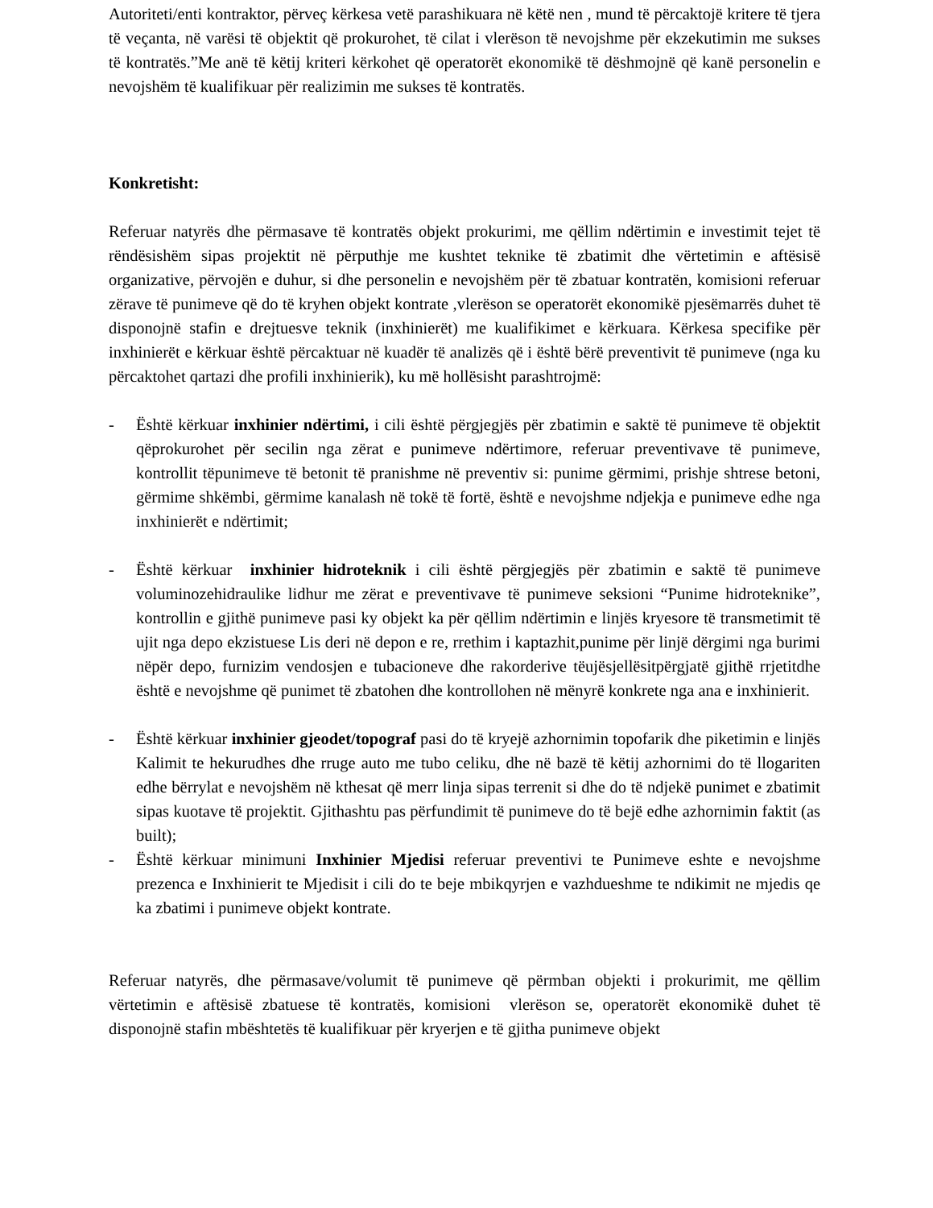Autoriteti/enti kontraktor, përveç kërkesa vetë parashikuara në këtë nen , mund të përcaktojë kritere të tjera të veçanta, në varësi të objektit që prokurohet, të cilat i vlerëson të nevojshme për ekzekutimin me sukses të kontratës.”Me anë të këtij kriteri kërkohet që operatorët ekonomikë të dëshmojnë që kanë personelin e nevojshëm të kualifikuar për realizimin me sukses të kontratës.
Konkretisht:
Referuar natyrës dhe përmasave të kontratës objekt prokurimi, me qëllim ndërtimin e investimit tejet të rëndësishëm sipas projektit në përputhje me kushtet teknike të zbatimit dhe vërtetimin e aftësisë organizative, përvojën e duhur, si dhe personelin e nevojshëm për të zbatuar kontratën, komisioni referuar zërave të punimeve që do të kryhen objekt kontrate ,vlerëson se operatorët ekonomikë pjesëmarrës duhet të disponojnë stafin e drejtuesve teknik (inxhinierët) me kualifikimet e kërkuara. Kërkesa specifike për inxhinierët e kërkuar është përcaktuar në kuadër të analizës që i është bërë preventivit të punimeve (nga ku përcaktohet qartazi dhe profili inxhinierik), ku më hollësisht parashtrojmë:
- Është kërkuar inxhinier ndërtimi, i cili është përgjegjës për zbatimin e saktë të punimeve të objektit qëprokurohet për secilin nga zërat e punimeve ndërtimore, referuar preventivave të punimeve, kontrollit tëpunimeve të betonit të pranishme në preventiv si: punime gërmimi, prishje shtrese betoni, gërmime shkëmbi, gërmime kanalash në tokë të fortë, është e nevojshme ndjekja e punimeve edhe nga inxhinierët e ndërtimit;
- Është kërkuar inxhinier hidroteknik i cili është përgjegjës për zbatimin e saktë të punimeve voluminozehidraulike lidhur me zërat e preventivave të punimeve seksioni “Punime hidroteknike”, kontrollin e gjithë punimeve pasi ky objekt ka për qëllim ndërtimin e linjës kryesore të transmetimit të ujit nga depo ekzistuese Lis deri në depon e re, rrethim i kaptazhit,punime për linjë dërgimi nga burimi nëpër depo, furnizim vendosjen e tubacioneve dhe rakorderive tëujësjellësitpërgjatë gjithë rrjetitdhe është e nevojshme që punimet të zbatohen dhe kontrollohen në mënyrë konkrete nga ana e inxhinierit.
- Është kërkuar inxhinier gjeodet/topograf pasi do të kryejë azhornimin topofarik dhe piketimin e linjës Kalimit te hekurudhes dhe rruge auto me tubo celiku, dhe në bazë të këtij azhornimi do të llogariten edhe bërrylat e nevojshëm në kthesat që merr linja sipas terrenit si dhe do të ndjekë punimet e zbatimit sipas kuotave të projektit. Gjithashtu pas përfundimit të punimeve do të bejë edhe azhornimin faktit (as built);
- Është kërkuar minimuni Inxhinier Mjedisi referuar preventivi te Punimeve eshte e nevojshme prezenca e Inxhinierit te Mjedisit i cili do te beje mbikqyrjen e vazhdueshme te ndikimit ne mjedis qe ka zbatimi i punimeve objekt kontrate.
Referuar natyrës, dhe përmasave/volumit të punimeve që përmban objekti i prokurimit, me qëllim vërtetimin e aftësisë zbatuese të kontratës, komisioni vlerëson se, operatorët ekonomikë duhet të disponojnë stafin mbështetës të kualifikuar për kryerjen e të gjitha punimeve objekt